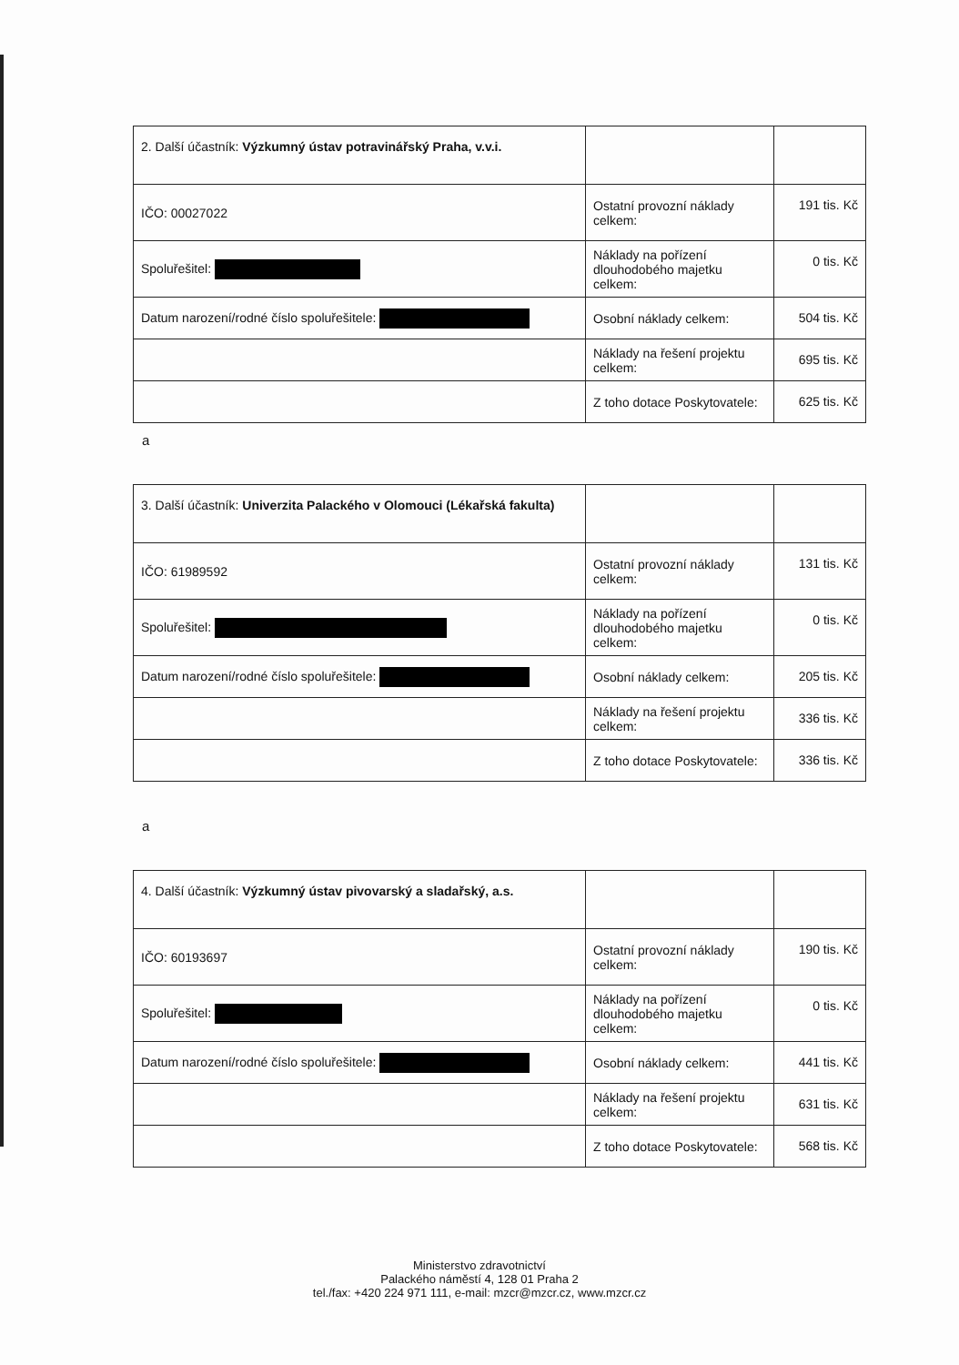| 2. Další účastník: Výzkumný ústav potravinářský Praha, v.v.i. | | |
| IČO: 00027022 | Ostatní provozní náklady celkem: | 191 tis. Kč |
| Spoluřešitel: | Náklady na pořízení dlouhodobého majetku celkem: | 0 tis. Kč |
| Datum narození/rodné číslo spoluřešitele: | Osobní náklady celkem: | 504 tis. Kč |
| | Náklady na řešení projektu celkem: | 695 tis. Kč |
| | Z toho dotace Poskytovatele: | 625 tis. Kč |
a
| 3. Další účastník: Univerzita Palackého v Olomouci (Lékařská fakulta) | | |
| IČO: 61989592 | Ostatní provozní náklady celkem: | 131 tis. Kč |
| Spoluřešitel: | Náklady na pořízení dlouhodobého majetku celkem: | 0 tis. Kč |
| Datum narození/rodné číslo spoluřešitele: | Osobní náklady celkem: | 205 tis. Kč |
| | Náklady na řešení projektu celkem: | 336 tis. Kč |
| | Z toho dotace Poskytovatele: | 336 tis. Kč |
a
| 4. Další účastník: Výzkumný ústav pivovarský a sladařský, a.s. | | |
| IČO: 60193697 | Ostatní provozní náklady celkem: | 190 tis. Kč |
| Spoluřešitel: | Náklady na pořízení dlouhodobého majetku celkem: | 0 tis. Kč |
| Datum narození/rodné číslo spoluřešitele: | Osobní náklady celkem: | 441 tis. Kč |
| | Náklady na řešení projektu celkem: | 631 tis. Kč |
| | Z toho dotace Poskytovatele: | 568 tis. Kč |
Ministerstvo zdravotnictví
Palackého náměstí 4, 128 01 Praha 2
tel./fax: +420 224 971 111, e-mail: mzcr@mzcr.cz, www.mzcr.cz